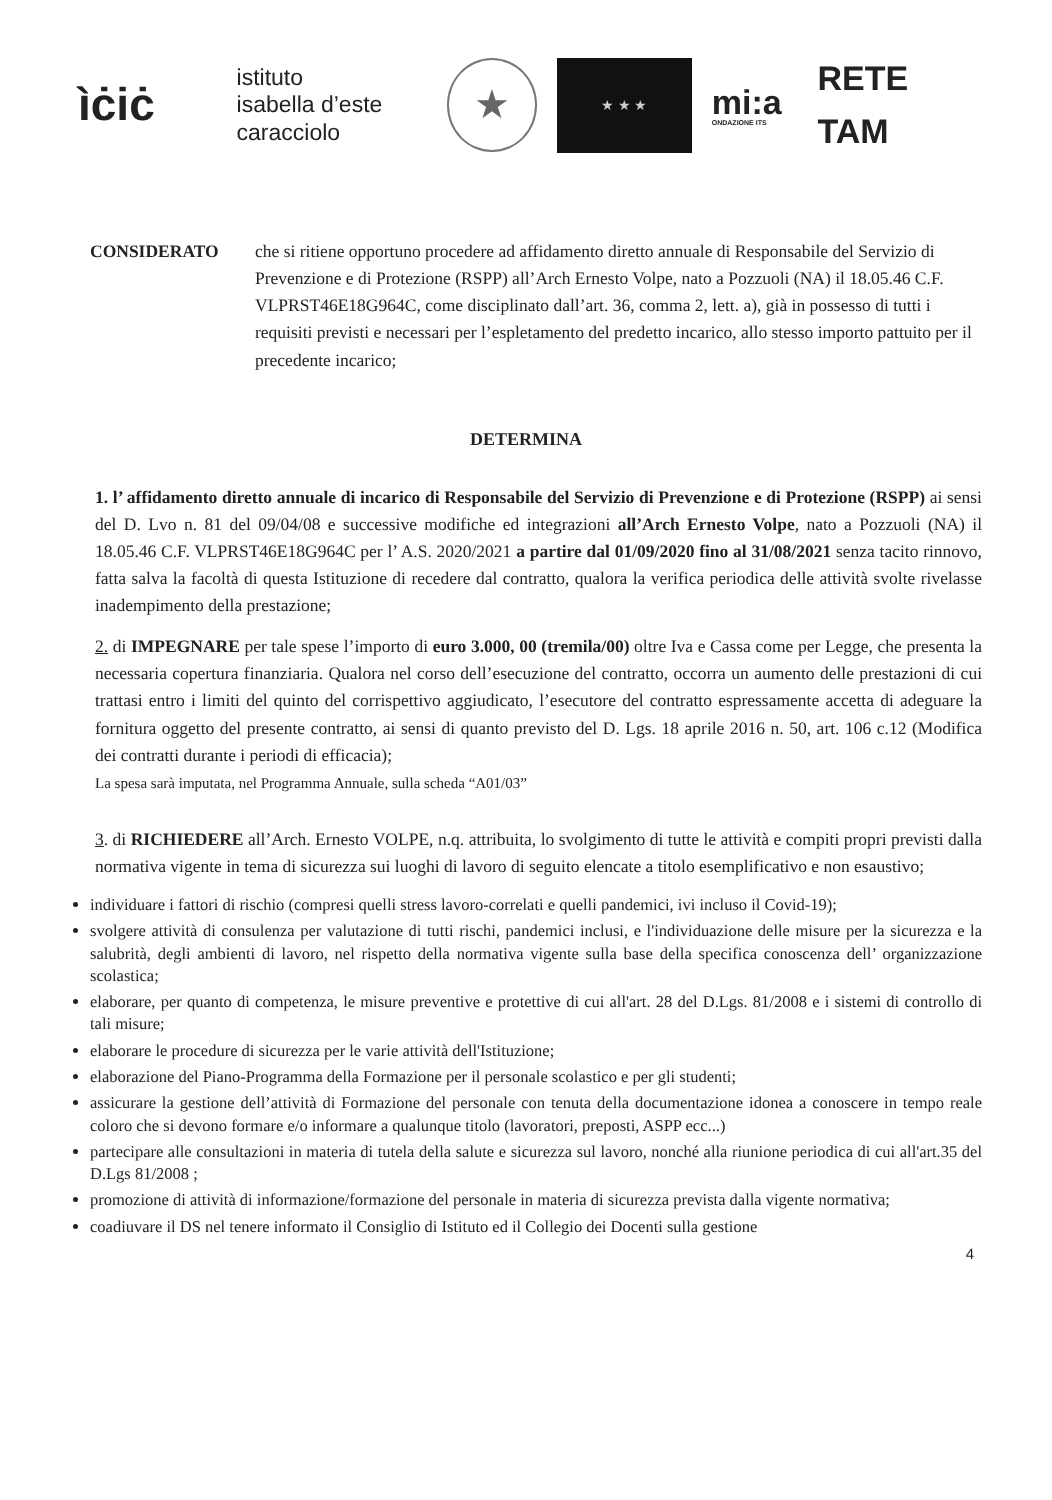ìċiċ
istituto
isabella d’este
caracciolo
★
★ ★ ★
mi:a
ONDAZIONE ITS
RETE TAM
CONSIDERATO che si ritiene opportuno procedere ad affidamento diretto annuale di Responsabile del Servizio di Prevenzione e di Protezione (RSPP) all’Arch Ernesto Volpe, nato a Pozzuoli (NA) il 18.05.46 C.F. VLPRST46E18G964C, come disciplinato dall’art. 36, comma 2, lett. a), già in possesso di tutti i requisiti previsti e necessari per l’espletamento del predetto incarico, allo stesso importo pattuito per il precedente incarico;
DETERMINA
1. l’ affidamento diretto annuale di incarico di Responsabile del Servizio di Prevenzione e di Protezione (RSPP) ai sensi del D. Lvo n. 81 del 09/04/08 e successive modifiche ed integrazioni all’Arch Ernesto Volpe, nato a Pozzuoli (NA) il 18.05.46 C.F. VLPRST46E18G964C per l’ A.S. 2020/2021 a partire dal 01/09/2020 fino al 31/08/2021 senza tacito rinnovo, fatta salva la facoltà di questa Istituzione di recedere dal contratto, qualora la verifica periodica delle attività svolte rivelasse inadempimento della prestazione;
2. di IMPEGNARE per tale spese l’importo di euro 3.000, 00 (tremila/00) oltre Iva e Cassa come per Legge, che presenta la necessaria copertura finanziaria. Qualora nel corso dell’esecuzione del contratto, occorra un aumento delle prestazioni di cui trattasi entro i limiti del quinto del corrispettivo aggiudicato, l’esecutore del contratto espressamente accetta di adeguare la fornitura oggetto del presente contratto, ai sensi di quanto previsto del D. Lgs. 18 aprile 2016 n. 50, art. 106 c.12 (Modifica dei contratti durante i periodi di efficacia);
La spesa sarà imputata, nel Programma Annuale, sulla scheda “A01/03”
3. di RICHIEDERE all’Arch. Ernesto VOLPE, n.q. attribuita, lo svolgimento di tutte le attività e compiti propri previsti dalla normativa vigente in tema di sicurezza sui luoghi di lavoro di seguito elencate a titolo esemplificativo e non esaustivo;
individuare i fattori di rischio (compresi quelli stress lavoro-correlati e quelli pandemici, ivi incluso il Covid-19);
svolgere attività di consulenza per valutazione di tutti rischi, pandemici inclusi, e l'individuazione delle misure per la sicurezza e la salubrità, degli ambienti di lavoro, nel rispetto della normativa vigente sulla base della specifica conoscenza dell’ organizzazione scolastica;
elaborare, per quanto di competenza, le misure preventive e protettive di cui all'art. 28 del D.Lgs. 81/2008 e i sistemi di controllo di tali misure;
elaborare le procedure di sicurezza per le varie attività dell'Istituzione;
elaborazione del Piano-Programma della Formazione per il personale scolastico e per gli studenti;
assicurare la gestione dell’attività di Formazione del personale con tenuta della documentazione idonea a conoscere in tempo reale coloro che si devono formare e/o informare a qualunque titolo (lavoratori, preposti, ASPP ecc...)
partecipare alle consultazioni in materia di tutela della salute e sicurezza sul lavoro, nonché alla riunione periodica di cui all'art.35 del D.Lgs 81/2008 ;
promozione di attività di informazione/formazione del personale in materia di sicurezza prevista dalla vigente normativa;
coadiuvare il DS nel tenere informato il Consiglio di Istituto ed il Collegio dei Docenti sulla gestione
4